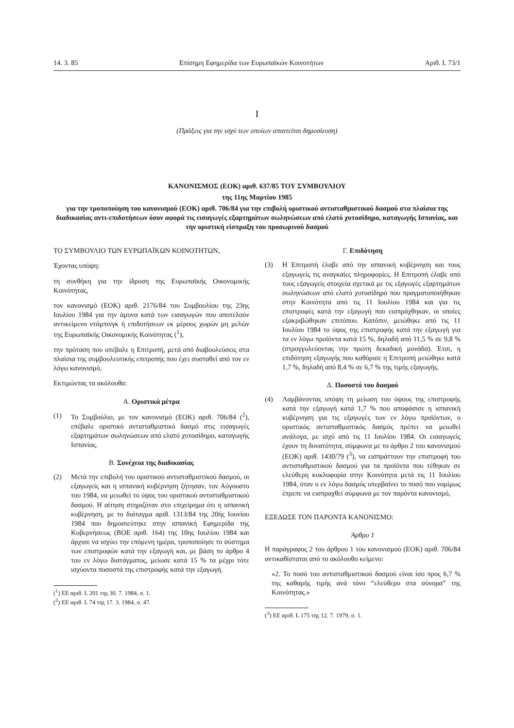14. 3. 85 Επίσημη Εφημερίδα των Ευρωπαϊκών Κοινοτήτων Αριθ. L 73/1
I
(Πράξεις για την ισχύ των οποίων απαιτείται δημοσίευση)
ΚΑΝΟΝΙΣΜΟΣ (ΕΟΚ) αριθ. 637/85 ΤΟΥ ΣΥΜΒΟΥΛΙΟΥ
της 11ης Μαρτίου 1985
για την τροποποίηση του κανονισμού (ΕΟΚ) αριθ. 706/84 για την επιβολή οριστικού αντισταθμιστικού δασμού στα πλαίσια της διαδικασίας αντι-επιδοτήσεων όσον αφορά τις εισαγωγές εξαρτημάτων σωληνώσεων από ελατό χυτοσίδηρο, καταγωγής Ισπανίας, και την οριστική είσπραξη του προσωρινού δασμού
ΤΟ ΣΥΜΒΟΥΛΙΟ ΤΩΝ ΕΥΡΩΠΑΪΚΩΝ ΚΟΙΝΟΤΗΤΩΝ,
Έχοντας υπόψη:
τη συνθήκη για την ίδρυση της Ευρωπαϊκής Οικονομικής Κοινότητας,
τον κανονισμό (ΕΟΚ) αριθ. 2176/84 του Συμβουλίου της 23ης Ιουλίου 1984 για την άμυνα κατά των εισαγωγών που αποτελούν αντικείμενο ντάμπινγκ ή επιδοτήσεων εκ μέρους χωρών μη μελών της Ευρωπαϊκής Οικονομικής Κοινότητας (<sup>1</sup>),
την πρόταση που υπέβαλε η Επιτροπή, μετά από διαβουλεύσεις στα πλαίσια της συμβουλευτικής επιτροπής που έχει συσταθεί από τον εν λόγω κανονισμό,
Εκτιμώντας τα ακόλουθα:
Α. Οριστικά μέτρα
(1) Το Συμβούλιο, με τον κανονισμό (ΕΟΚ) αριθ. 706/84 (<sup>2</sup>), επέβαλε οριστικό αντισταθμιστικό δασμό στις εισαγωγές εξαρτημάτων σωληνώσεων από ελατό χυτοσίδηρο, καταγωγής Ισπανίας.
Β. Συνέχεια της διαδικασίας
(2) Μετά την επιβολή του οριστικού αντισταθμιστικού δασμού, οι εξαγωγείς και η ισπανική κυβέρνηση ζήτησαν, τον Αύγουστο του 1984, να μειωθεί το ύψος του οριστικού αντισταθμιστικού δασμού. Η αίτηση στηριζόταν στο επιχείρημα ότι η ισπανική κυβέρνηση, με το διάταγμα αριθ. 1313/84 της 20ής Ιουνίου 1984 που δημοσιεύτηκε στην ισπανική Εφημερίδα της Κυβερνήσεως (ΒΟΕ αριθ. 164) της 10ης Ιουλίου 1984 και άρχισε να ισχύει την επόμενη ημέρα, τροποποίησε το σύστημα των επιστροφών κατά την εξαγωγή και, με βάση το άρθρο 4 του εν λόγω διατάγματος, μείωσε κατά 15 % τα μέχρι τότε ισχύοντα ποσοστά της επιστροφής κατά την εξαγωγή.
(<sup>1</sup>) ΕΕ αριθ. L 201 της 30. 7. 1984, σ. 1.
(<sup>2</sup>) ΕΕ αριθ. L 74 της 17. 3. 1984, σ. 47.
Γ. Επιδότηση
(3) Η Επιτροπή έλαβε από την ισπανική κυβέρνηση και τους εξαγωγείς τις αναγκαίες πληροφορίες. Η Επιτροπή έλαβε από τους εξαγωγείς στοιχεία σχετικά με τις εξαγωγές εξαρτημάτων σωληνώσεων από ελατό χυτοσίδηρο που πραγματοποιήθηκαν στην Κοινότητα από τις 11 Ιουλίου 1984 και για τις επιστροφές κατά την εξαγωγή που εισπράχθηκαν, οι οποίες εξακριβώθηκαν επιτόπου. Κατόπιν, μειώθηκε από τις 11 Ιουλίου 1984 το ύψος της επιστροφής κατά την εξαγωγή για τα εν λόγω προϊόντα κατά 15 %, δηλαδή από 11,5 % σε 9,8 % (στρογγυλεύοντας την πρώτη δεκαδική μονάδα). Έτσι, η επιδότηση εξαγωγής που καθόρισε η Επιτροπή μειώθηκε κατά 1,7 %, δηλαδή από 8,4 % σε 6,7 % της τιμής εξαγωγής.
Δ. Ποσοστό του δασμού
(4) Λαμβάνοντας υπόψη τη μείωση του ύψους της επιστροφής κατά την εξαγωγή κατά 1,7 % που αποφάσισε η ισπανική κυβέρνηση για τις εξαγωγές των εν λόγω προϊόντων, ο οριστικός αντισταθμιστικός δασμός πρέπει να μειωθεί ανάλογα, με ισχύ από τις 11 Ιουλίου 1984. Οι εισαγωγείς έχουν τη δυνατότητα, σύμφωνα με το άρθρο 2 του κανονισμού (ΕΟΚ) αριθ. 1430/79 (<sup>3</sup>), να εισπράττουν την επιστροφή του αντισταθμιστικού δασμού για τα προϊόντα που τέθηκαν σε ελεύθερη κυκλοφορία στην Κοινότητα μετά τις 11 Ιουλίου 1984, όταν ο εν λόγω δασμός υπερβαίνει το ποσό που νομίμως έπρεπε να εισπραχθεί σύμφωνα με τον παρόντα κανονισμό,
ΕΞΕΔΩΣΕ ΤΟΝ ΠΑΡΟΝΤΑ ΚΑΝΟΝΙΣΜΟ:
Άρθρο 1
Η παράγραφος 2 του άρθρου 1 του κανονισμού (ΕΟΚ) αριθ. 706/84 αντικαθίσταται από το ακόλουθο κείμενο:
«2. Το ποσό του αντισταθμιστικού δασμού είναι ίσο προς 6,7 % της καθαρής τιμής ανά τόνο “ελεύθερο στα σύνορα” της Κοινότητας.»
(<sup>3</sup>) ΕΕ αριθ. L 175 της 12. 7. 1979, σ. 1.